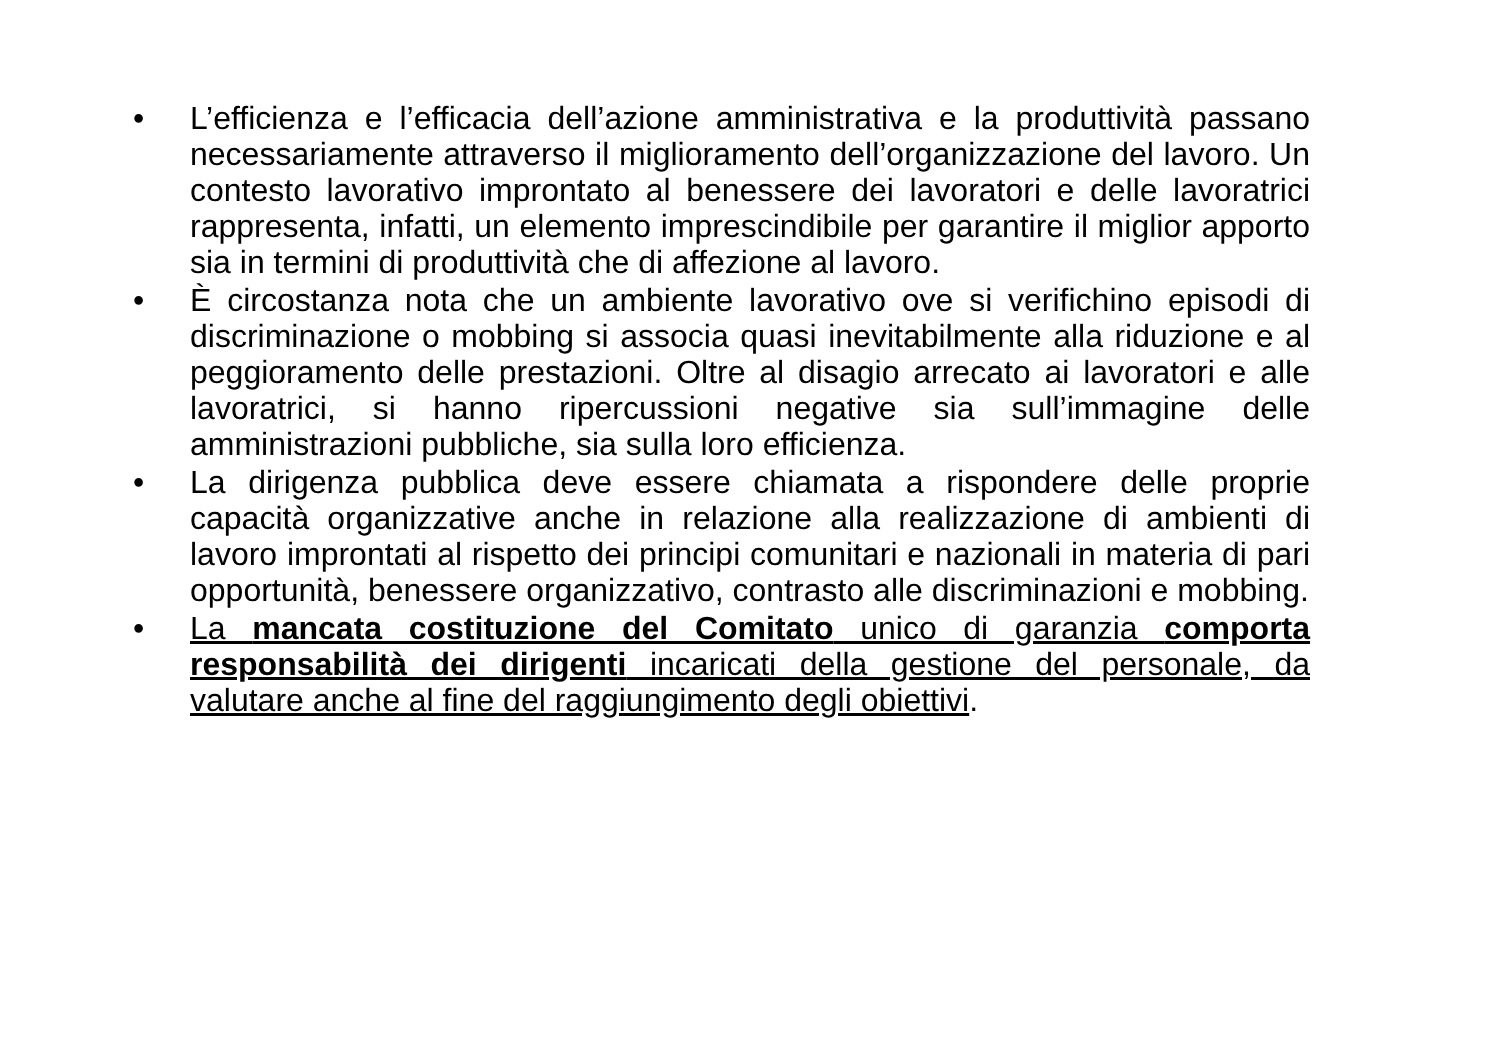• L’efficienza e l’efficacia dell’azione amministrativa e la produttività passano necessariamente attraverso il miglioramento dell’organizzazione del lavoro. Un contesto lavorativo improntato al benessere dei lavoratori e delle lavoratrici rappresenta, infatti, un elemento imprescindibile per garantire il miglior apporto sia in termini di produttività che di affezione al lavoro.
• È circostanza nota che un ambiente lavorativo ove si verifichino episodi di discriminazione o mobbing si associa quasi inevitabilmente alla riduzione e al peggioramento delle prestazioni. Oltre al disagio arrecato ai lavoratori e alle lavoratrici, si hanno ripercussioni negative sia sull’immagine delle amministrazioni pubbliche, sia sulla loro efficienza.
• La dirigenza pubblica deve essere chiamata a rispondere delle proprie capacità organizzative anche in relazione alla realizzazione di ambienti di lavoro improntati al rispetto dei principi comunitari e nazionali in materia di pari opportunità, benessere organizzativo, contrasto alle discriminazioni e mobbing.
• La mancata costituzione del Comitato unico di garanzia comporta responsabilità dei dirigenti incaricati della gestione del personale, da valutare anche al fine del raggiungimento degli obiettivi.